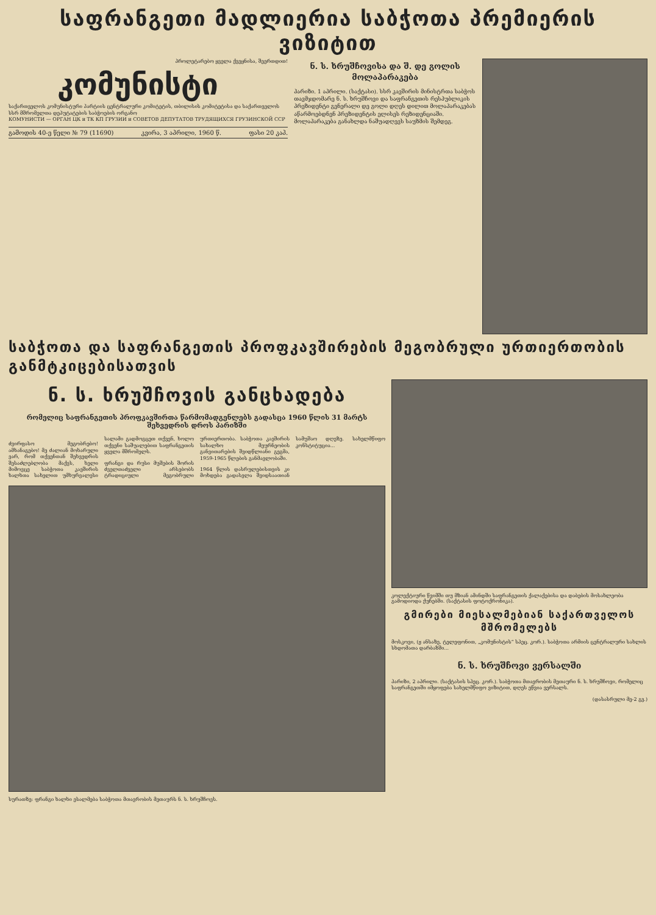საფრანგეთი მადლიერია საბჭოთა პრემიერის ვიზიტით
პროლეტარებო ყველა ქვეყნისა, შეერთდით!
კომუნისტი
საქართველოს კომუნისტური პარტიის ცენტრალური კომიტეტის, თბილისის კომიტეტისა და საქართველოს სსრ მშრომელთა დეპუტატების საბჭოების ორგანო
КОМУНИСТИ — ОРГАН ЦК и ТК КП ГРУЗИИ и СОВЕТОВ ДЕПУТАТОВ ТРУДЯЩИХСЯ ГРУЗИНСКОЙ ССР
გამოდის 40-ე წელი № 79 (11690) კვირა, 3 აპრილი, 1960 წ. ფასი 20 კაპ.
ნ. ს. ხრუშჩოვისა და შ. დე გოლის მოლაპარაკება
პარიზი. 1 აპრილი. (საქტასი). სსრ კავშირის მინისტრთა საბჭოს თავმჯდომარე ნ. ს. ხრუშჩოვი და საფრანგეთის რესპუბლიკის პრეზიდენტი გენერალი დე გოლი დღეს დილით მოლაპარაკებას აწარმოებდნენ პრეზიდენტის ელისეს რეზიდენციაში. მოლაპარაკება განახლდა ნაშუადღევს საუზმის შემდეგ.
საბჭოთა და საფრანგეთის პროფკავშირების მეგობრული ურთიერთობის განმტკიცებისათვის
ნ. ს. ხრუშჩოვის განცხადება
რომელიც საფრანგეთის პროფკავშირთა წარმომადგენლებს გადასცა 1960 წლის 31 მარტს შეხვედრის დროს პარიზში
ძვირფასო მეგობრებო! ამხანაგებო! მე ძალიან მოხარული ვარ, რომ თქვენთან შეხვედრის შესაძლებლობა მაქვს, ხელი მიმოვცე საბჭოთა კავშირის ხალხთა სახელით უმხურვალესი სალამი გადმოგცეთ თქვენ, ხოლო თქვენი საშუალებით საფრანგეთის ყველა მშრომელს.
ფრანგი და რუსი მუშების შორის ძველთაძველი არსებობს ტრადიციული მეგობრული ურთიერთობა. საბჭოთა კავშირის სახალხო მეურნეობის განვითარების შვიდწლიანი გეგმა, 1959-1965 წლების განმავლობაში.
1964 წლის დასრულებისთვის კი მოხდება გადასვლა შვიდსაათიან სამუშაო დღეზე. სახელმწიფო კონსტიტუცია...
სურათზე: ფრანგი ხალხი ესალმება საბჭოთა მთავრობის მეთაურს ნ. ს. ხრუშჩოვს.
კოლექტიური წვიმში თუ მზიან ამინდში საფრანგეთის ქალაქებისა და დაბების მოსახლეობა გამოდიოდა ქუჩებში. (საქტასის ფოტოქრონიკა).
გმირები მიესალმებიან საქართველოს მშრომელებს
მოსკოვი, (ჟ ანსაზე, ტელეფონით, „კომუნისტის“ სპეც. კორ.). საბჭოთა არმიის ცენტრალური სახლის სხდომათა დარბაზში...
ნ. ს. ხრუშჩოვი ვერსალში
პარიზი, 2 აპრილი. (საქტასის სპეც. კორ.). საბჭოთა მთავრობის მეთაური ნ. ს. ხრუშჩოვი, რომელიც საფრანგეთში იმყოფება სახელმწიფო ვიზიტით, დღეს ეწვია ვერსალს.
(დასასრული მე-2 გვ.)